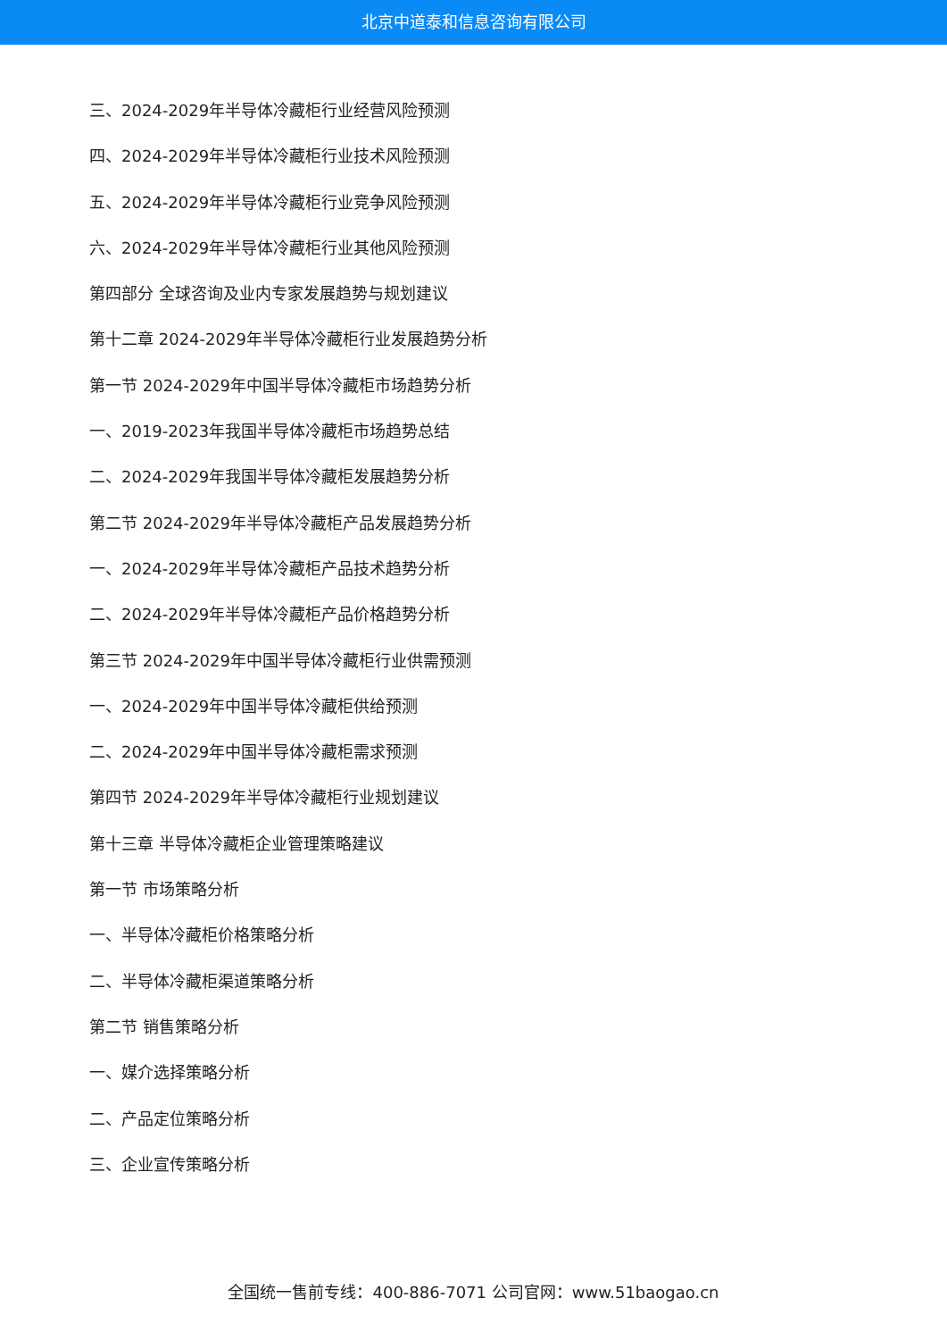北京中道泰和信息咨询有限公司
三、2024-2029年半导体冷藏柜行业经营风险预测
四、2024-2029年半导体冷藏柜行业技术风险预测
五、2024-2029年半导体冷藏柜行业竞争风险预测
六、2024-2029年半导体冷藏柜行业其他风险预测
第四部分 全球咨询及业内专家发展趋势与规划建议
第十二章 2024-2029年半导体冷藏柜行业发展趋势分析
第一节 2024-2029年中国半导体冷藏柜市场趋势分析
一、2019-2023年我国半导体冷藏柜市场趋势总结
二、2024-2029年我国半导体冷藏柜发展趋势分析
第二节 2024-2029年半导体冷藏柜产品发展趋势分析
一、2024-2029年半导体冷藏柜产品技术趋势分析
二、2024-2029年半导体冷藏柜产品价格趋势分析
第三节 2024-2029年中国半导体冷藏柜行业供需预测
一、2024-2029年中国半导体冷藏柜供给预测
二、2024-2029年中国半导体冷藏柜需求预测
第四节 2024-2029年半导体冷藏柜行业规划建议
第十三章 半导体冷藏柜企业管理策略建议
第一节 市场策略分析
一、半导体冷藏柜价格策略分析
二、半导体冷藏柜渠道策略分析
第二节 销售策略分析
一、媒介选择策略分析
二、产品定位策略分析
三、企业宣传策略分析
全国统一售前专线：400-886-7071 公司官网：www.51baogao.cn